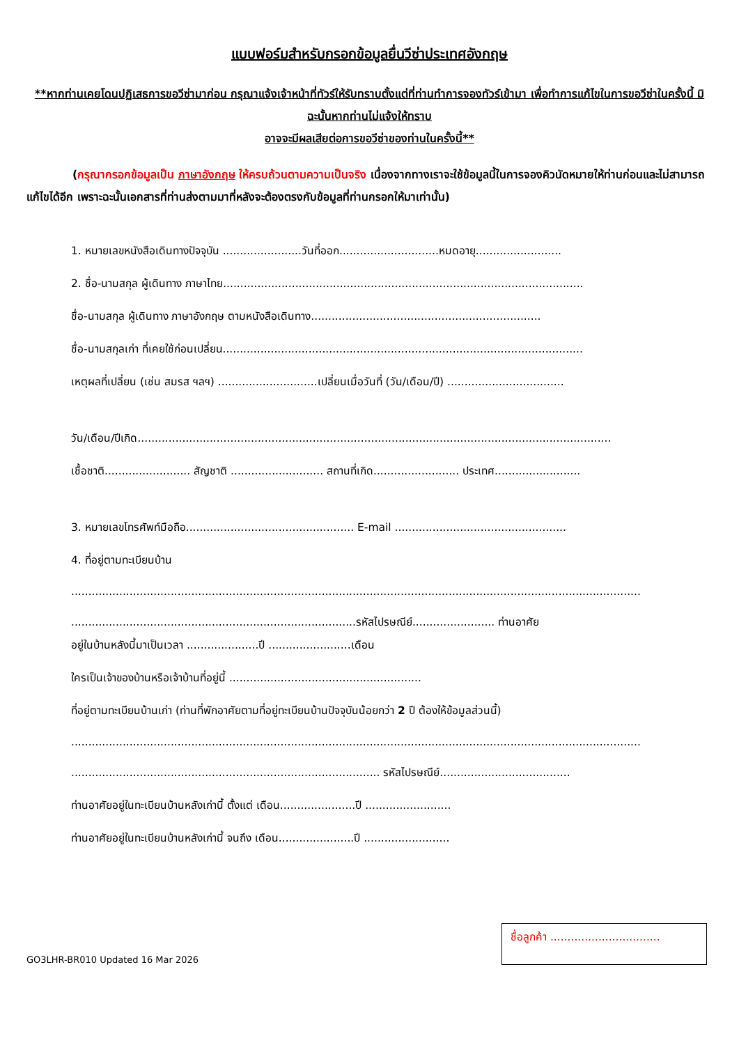แบบฟอร์มสำหรับกรอกข้อมูลยื่นวีซ่าประเทศอังกฤษ
**หากท่านเคยโดนปฏิเสธการขอวีซ่ามาก่อน กรุณาแจ้งเจ้าหน้าที่ทัวร์ให้รับทราบตั้งแต่ที่ท่านทำการจองทัวร์เข้ามา เพื่อทำการแก้ไขในการขอวีซ่าในครั้งนี้ มิฉะนั้นหากท่านไม่แจ้งให้ทราบ
อาจจะมีผลเสียต่อการขอวีซ่าของท่านในครั้งนี้**
(กรุณากรอกข้อมูลเป็น ภาษาอังกฤษ ให้ครบถ้วนตามความเป็นจริง เนื่องจากทางเราจะใช้ข้อมูลนี้ในการจองคิวนัดหมายให้ท่านก่อนและไม่สามารถแก้ไขได้อีก เพราะฉะนั้นเอกสารที่ท่านส่งตามมาที่หลังจะต้องตรงกับข้อมูลที่ท่านกรอกให้มาเท่านั้น)
1. หมายเลขหนังสือเดินทางปัจจุบัน .......................วันที่ออก.............................หมดอายุ.........................
2. ชื่อ-นามสกุล ผู้เดินทาง ภาษาไทย.........................................................................................................
ชื่อ-นามสกุล ผู้เดินทาง ภาษาอังกฤษ ตามหนังสือเดินทาง...................................................................
ชื่อ-นามสกุลเก่า ที่เคยใช้ก่อนเปลี่ยน.........................................................................................................
เหตุผลที่เปลี่ยน (เช่น สมรส ฯลฯ) .............................เปลี่ยนเมื่อวันที่ (วัน/เดือน/ปี) ..................................
วัน/เดือน/ปีเกิด..........................................................................................................................................
เชื้อชาติ......................... สัญชาติ ........................... สถานที่เกิด......................... ประเทศ.........................
3. หมายเลขโทรศัพท์มือถือ................................................. E-mail ..................................................
4. ที่อยู่ตามทะเบียนบ้าน
......................................................................................................................................................................
...................................................................................รหัสไปรษณีย์........................ ท่านอาศัย
อยู่ในบ้านหลังนี้มาเป็นเวลา .....................ปี ........................เดือน
ใครเป็นเจ้าของบ้านหรือเจ้าบ้านที่อยู่นี้ ........................................................
ที่อยู่ตามทะเบียนบ้านเก่า (ท่านที่พักอาศัยตามที่อยู่ทะเบียนบ้านปัจจุบันน้อยกว่า 2 ปี ต้องให้ข้อมูลส่วนนี้)
......................................................................................................................................................................
.......................................................................................... รหัสไปรษณีย์......................................
ท่านอาศัยอยู่ในทะเบียนบ้านหลังเก่านี้ ตั้งแต่ เดือน......................ปี .........................
ท่านอาศัยอยู่ในทะเบียนบ้านหลังเก่านี้ จนถึง เดือน......................ปี .........................
GO3LHR-BR010 Updated 16 Mar 2026
ชื่อลูกค้า ................................